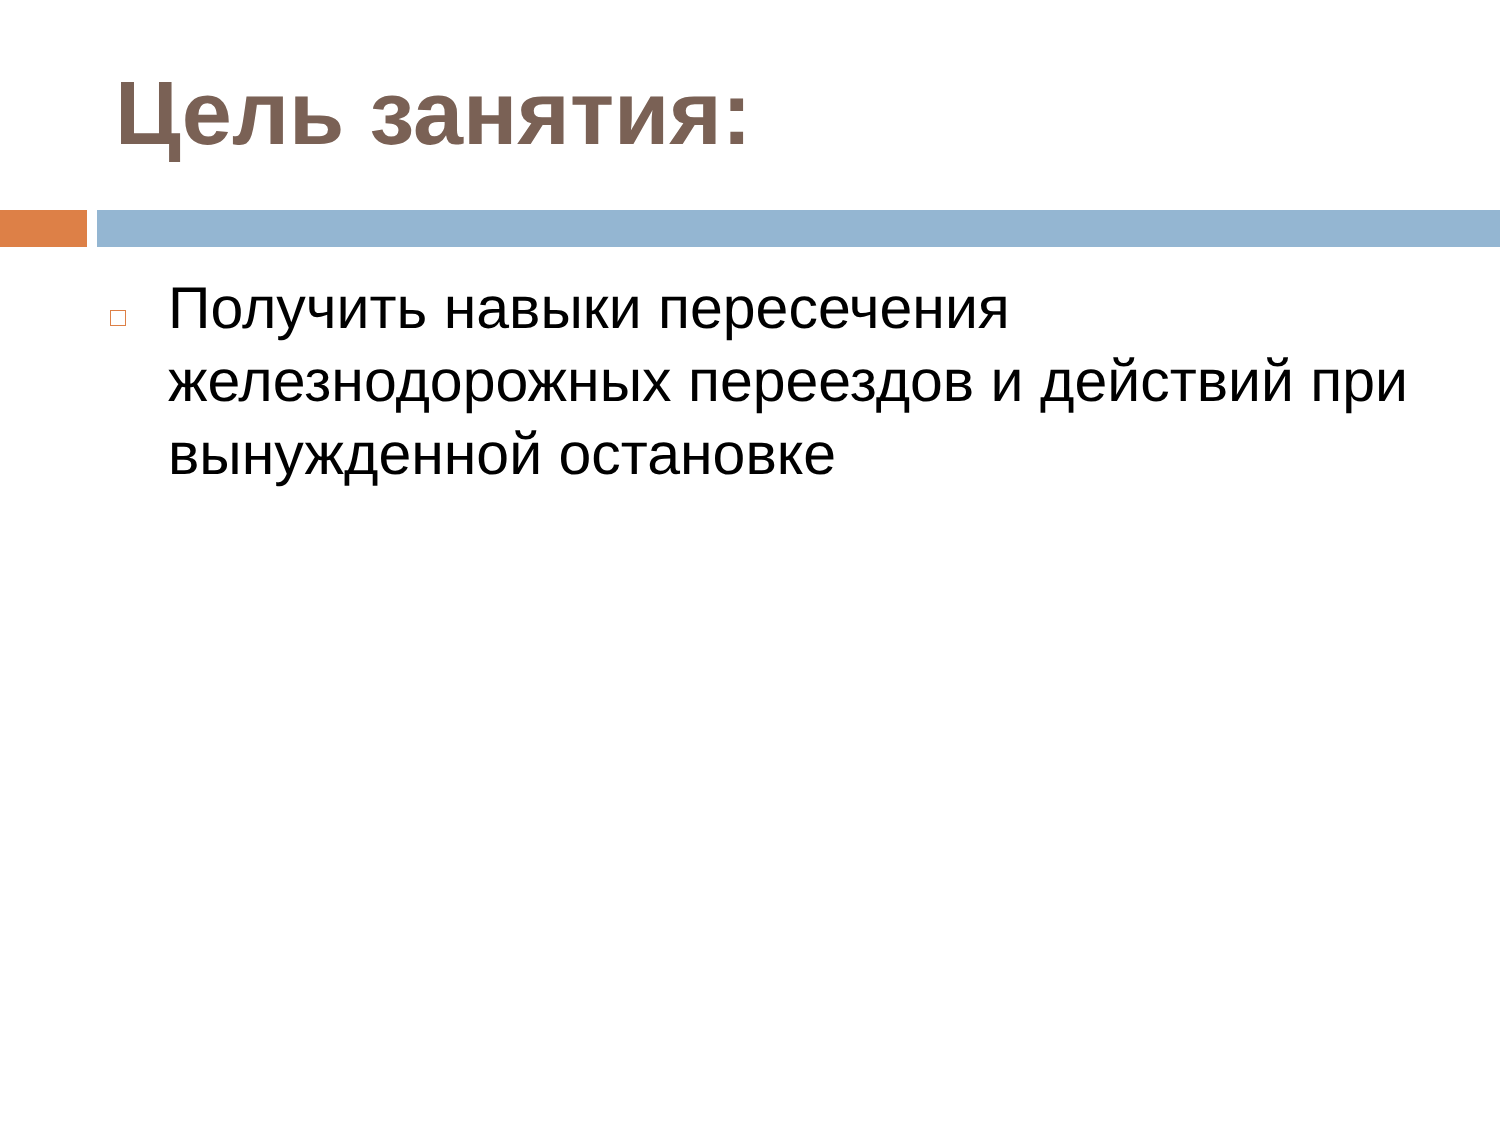Цель занятия:
Получить навыки пересечения железнодорожных переездов и действий при вынужденной остановке